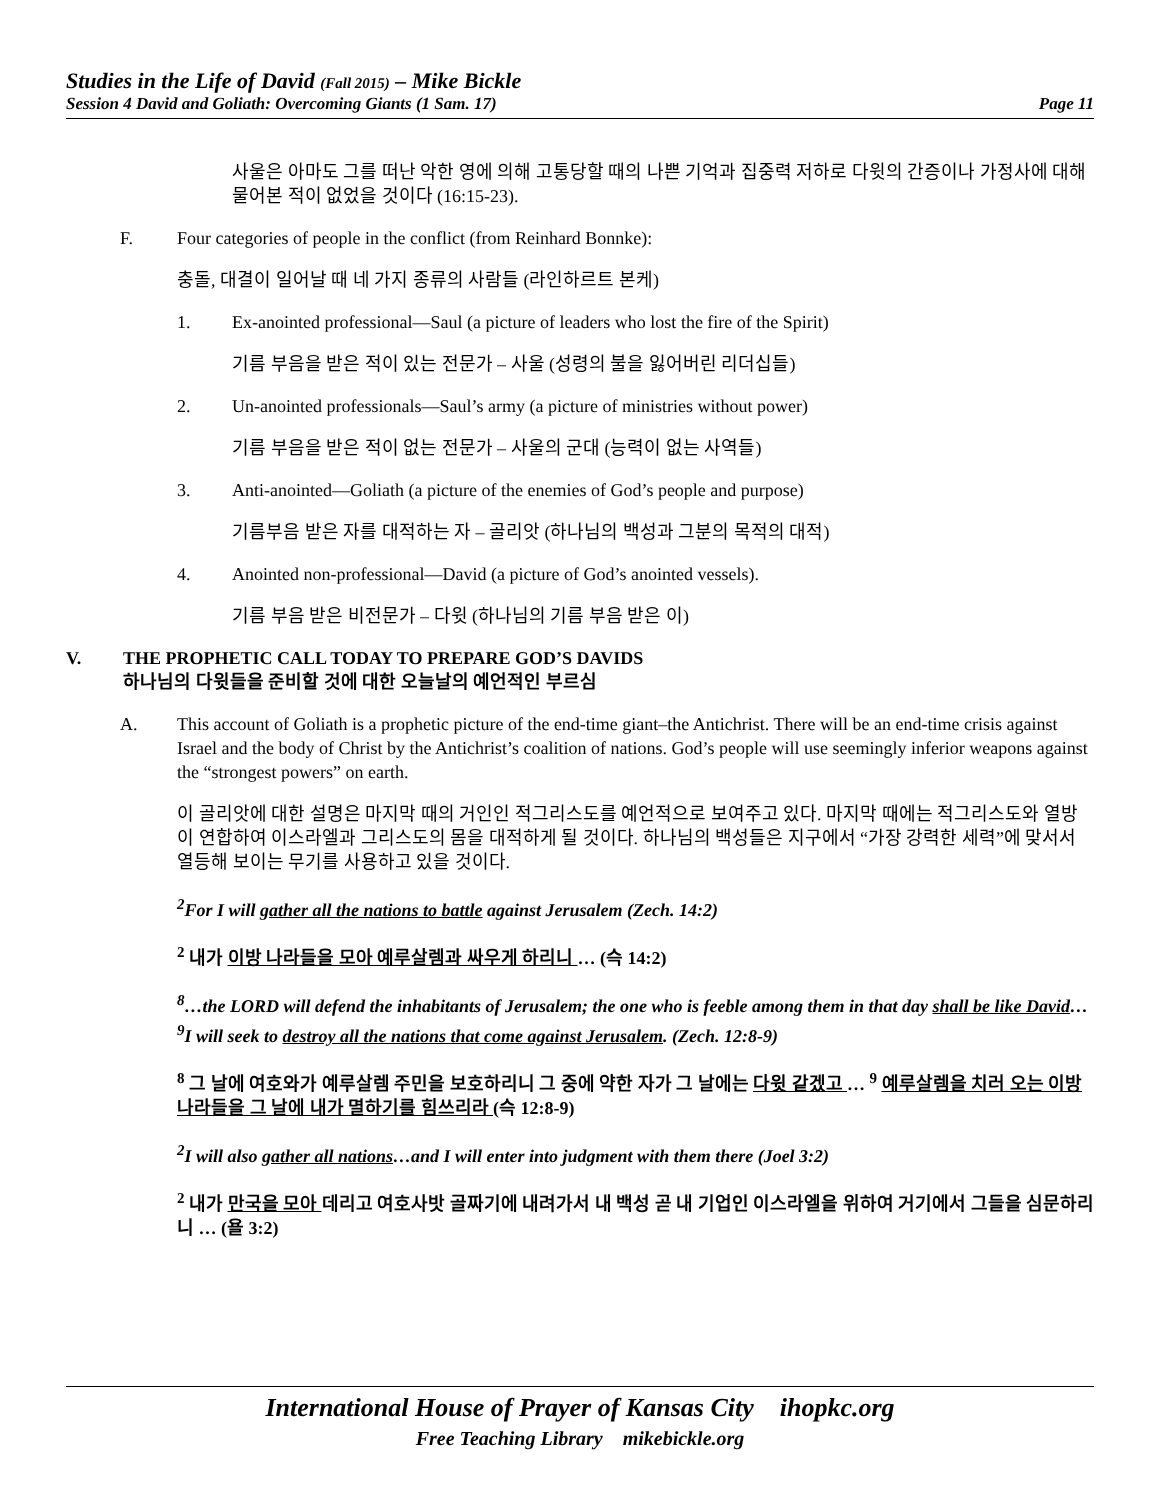Studies in the Life of David (Fall 2015) – Mike Bickle
Session 4 David and Goliath: Overcoming Giants (1 Sam. 17) Page 11
사울은 아마도 그를 떠난 악한 영에 의해 고통당할 때의 나쁜 기억과 집중력 저하로 다윗의 간증이나 가정사에 대해 물어본 적이 없었을 것이다 (16:15-23).
F. Four categories of people in the conflict (from Reinhard Bonnke):
충돌, 대결이 일어날 때 네 가지 종류의 사람들 (라인하르트 본케)
1. Ex-anointed professional—Saul (a picture of leaders who lost the fire of the Spirit)
기름 부음을 받은 적이 있는 전문가 – 사울 (성령의 불을 잃어버린 리더십들)
2. Un-anointed professionals—Saul’s army (a picture of ministries without power)
기름 부음을 받은 적이 없는 전문가 – 사울의 군대 (능력이 없는 사역들)
3. Anti-anointed—Goliath (a picture of the enemies of God’s people and purpose)
기름부음 받은 자를 대적하는 자 – 골리앗 (하나님의 백성과 그분의 목적의 대적)
4. Anointed non-professional—David (a picture of God’s anointed vessels).
기름 부음 받은 비전문가 – 다윗 (하나님의 기름 부음 받은 이)
V. THE PROPHETIC CALL TODAY TO PREPARE GOD’S DAVIDS
하나님의 다윗들을 준비할 것에 대한 오늘날의 예언적인 부르심
A. This account of Goliath is a prophetic picture of the end-time giant–the Antichrist. There will be an end-time crisis against Israel and the body of Christ by the Antichrist’s coalition of nations. God’s people will use seemingly inferior weapons against the “strongest powers” on earth.
이 골리앗에 대한 설명은 마지막 때의 거인인 적그리스도를 예언적으로 보여주고 있다. 마지막 때에는 적그리스도와 열방이 연합하여 이스라엘과 그리스도의 몸을 대적하게 될 것이다. 하나님의 백성들은 지구에서 “가장 강력한 세력”에 맞서서 열등해 보이는 무기를 사용하고 있을 것이다.
<sup>2</sup> For I will gather all the nations to battle against Jerusalem (Zech. 14:2)
<sup>2</sup> 내가 이방 나라들을 모아 예루살렘과 싸우게 하리니 … (슥 14:2)
<sup>8</sup>…the LORD will defend the inhabitants of Jerusalem; the one who is feeble among them in that day shall be like David…<sup>9</sup>I will seek to destroy all the nations that come against Jerusalem. (Zech. 12:8-9)
<sup>8</sup> 그 날에 여호와가 예루살렘 주민을 보호하리니 그 중에 약한 자가 그 날에는 다윗 같겠고 … <sup>9</sup> 예루살렘을 치러 오는 이방 나라들을 그 날에 내가 멸하기를 힘쓰리라 (슥 12:8-9)
<sup>2</sup> I will also gather all nations…and I will enter into judgment with them there (Joel 3:2)
<sup>2</sup> 내가 만국을 모아 데리고 여호사밧 골짜기에 내려가서 내 백성 곧 내 기업인 이스라엘을 위하여 거기에서 그들을 심문하리니 … (욜 3:2)
International House of Prayer of Kansas City ihopkc.org
Free Teaching Library mikebickle.org